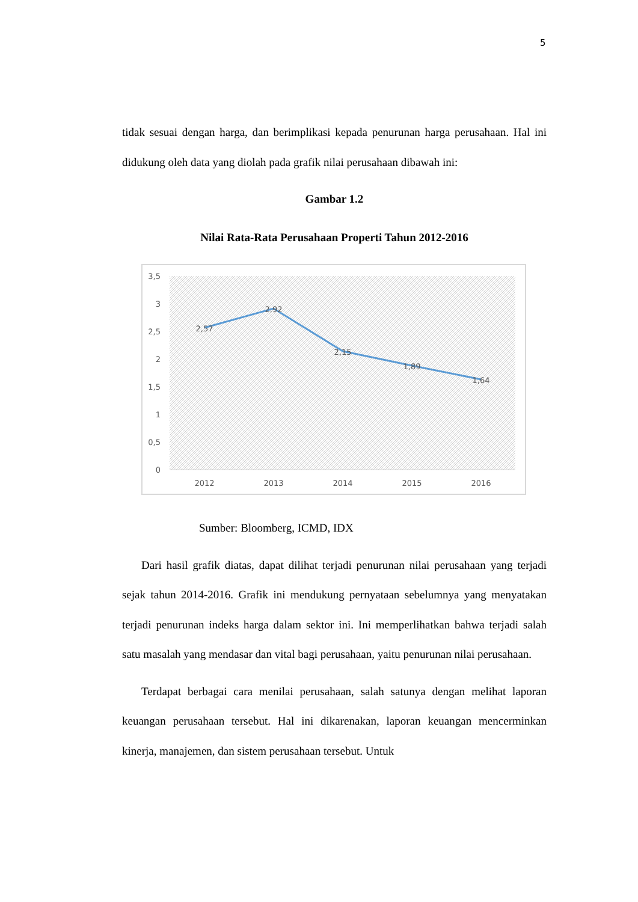5
tidak sesuai dengan harga, dan berimplikasi kepada penurunan harga perusahaan. Hal ini didukung oleh data yang diolah pada grafik nilai perusahaan dibawah ini:
Gambar 1.2
Nilai Rata-Rata Perusahaan Properti Tahun 2012-2016
3,5
3
2,5
2
1,5
1
0,5
0
2,57
2,92
2,15
1,89
1,64
2012
2013
2014
2015
2016
Sumber: Bloomberg, ICMD, IDX
Dari hasil grafik diatas, dapat dilihat terjadi penurunan nilai perusahaan yang terjadi sejak tahun 2014-2016. Grafik ini mendukung pernyataan sebelumnya yang menyatakan terjadi penurunan indeks harga dalam sektor ini. Ini memperlihatkan bahwa terjadi salah satu masalah yang mendasar dan vital bagi perusahaan, yaitu penurunan nilai perusahaan.
Terdapat berbagai cara menilai perusahaan, salah satunya dengan melihat laporan keuangan perusahaan tersebut. Hal ini dikarenakan, laporan keuangan mencerminkan kinerja, manajemen, dan sistem perusahaan tersebut. Untuk